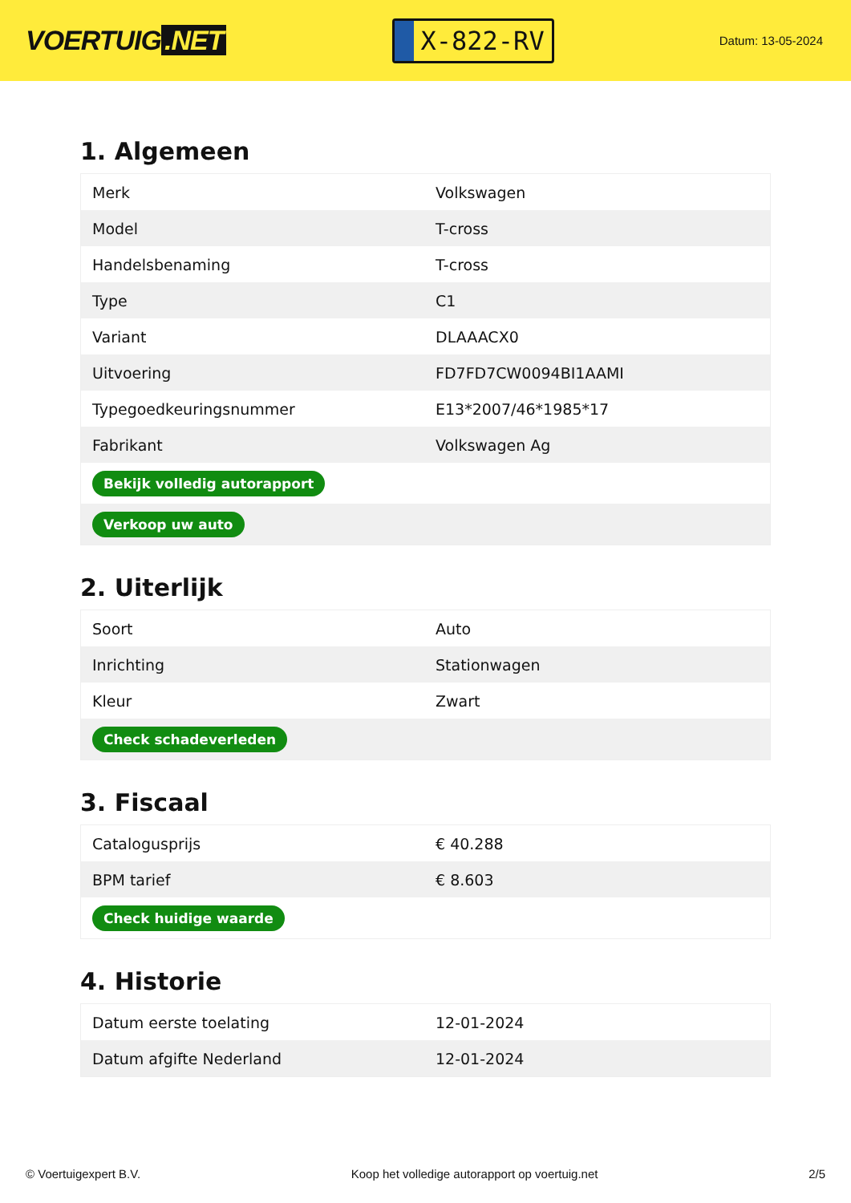VOERTUIG.NET
X-822-RV
Datum: 13-05-2024
1. Algemeen
| Merk | Volkswagen |
| Model | T-cross |
| Handelsbenaming | T-cross |
| Type | C1 |
| Variant | DLAAACX0 |
| Uitvoering | FD7FD7CW0094BI1AAMI |
| Typegoedkeuringsnummer | E13*2007/46*1985*17 |
| Fabrikant | Volkswagen Ag |
| Bekijk volledig autorapport | |
| Verkoop uw auto | |
2. Uiterlijk
| Soort | Auto |
| Inrichting | Stationwagen |
| Kleur | Zwart |
| Check schadeverleden | |
3. Fiscaal
| Catalogusprijs | € 40.288 |
| BPM tarief | € 8.603 |
| Check huidige waarde | |
4. Historie
| Datum eerste toelating | 12-01-2024 |
| Datum afgifte Nederland | 12-01-2024 |
© Voertuigexpert B.V. Koop het volledige autorapport op voertuig.net 2/5